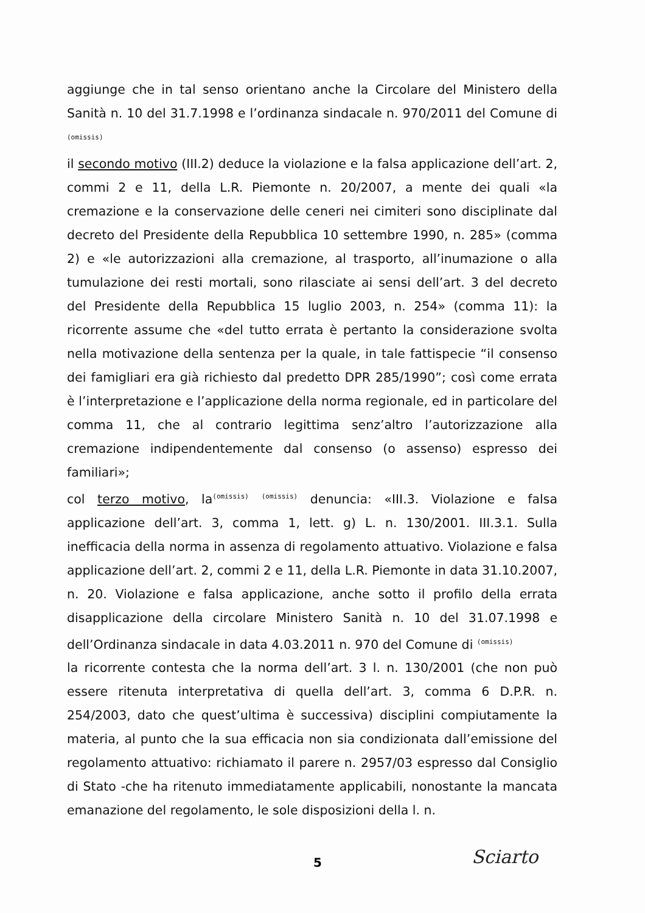aggiunge che in tal senso orientano anche la Circolare del Ministero della Sanità n. 10 del 31.7.1998 e l’ordinanza sindacale n. 970/2011 del Comune di (omissis)
il secondo motivo (III.2) deduce la violazione e la falsa applicazione dell’art. 2, commi 2 e 11, della L.R. Piemonte n. 20/2007, a mente dei quali «la cremazione e la conservazione delle ceneri nei cimiteri sono disciplinate dal decreto del Presidente della Repubblica 10 settembre 1990, n. 285» (comma 2) e «le autorizzazioni alla cremazione, al trasporto, all’inumazione o alla tumulazione dei resti mortali, sono rilasciate ai sensi dell’art. 3 del decreto del Presidente della Repubblica 15 luglio 2003, n. 254» (comma 11): la ricorrente assume che «del tutto errata è pertanto la considerazione svolta nella motivazione della sentenza per la quale, in tale fattispecie “il consenso dei famigliari era già richiesto dal predetto DPR 285/1990”; così come errata è l’interpretazione e l’applicazione della norma regionale, ed in particolare del comma 11, che al contrario legittima senz’altro l’autorizzazione alla cremazione indipendentemente dal consenso (o assenso) espresso dei familiari»;
col terzo motivo, la(omissis) (omissis) denuncia: «III.3. Violazione e falsa applicazione dell’art. 3, comma 1, lett. g) L. n. 130/2001. III.3.1. Sulla inefficacia della norma in assenza di regolamento attuativo. Violazione e falsa applicazione dell’art. 2, commi 2 e 11, della L.R. Piemonte in data 31.10.2007, n. 20. Violazione e falsa applicazione, anche sotto il profilo della errata disapplicazione della circolare Ministero Sanità n. 10 del 31.07.1998 e dell’Ordinanza sindacale in data 4.03.2011 n. 970 del Comune di (omissis)
la ricorrente contesta che la norma dell’art. 3 l. n. 130/2001 (che non può essere ritenuta interpretativa di quella dell’art. 3, comma 6 D.P.R. n. 254/2003, dato che quest’ultima è successiva) disciplini compiutamente la materia, al punto che la sua efficacia non sia condizionata dall’emissione del regolamento attuativo: richiamato il parere n. 2957/03 espresso dal Consiglio di Stato -che ha ritenuto immediatamente applicabili, nonostante la mancata emanazione del regolamento, le sole disposizioni della l. n.
5 Sciarto